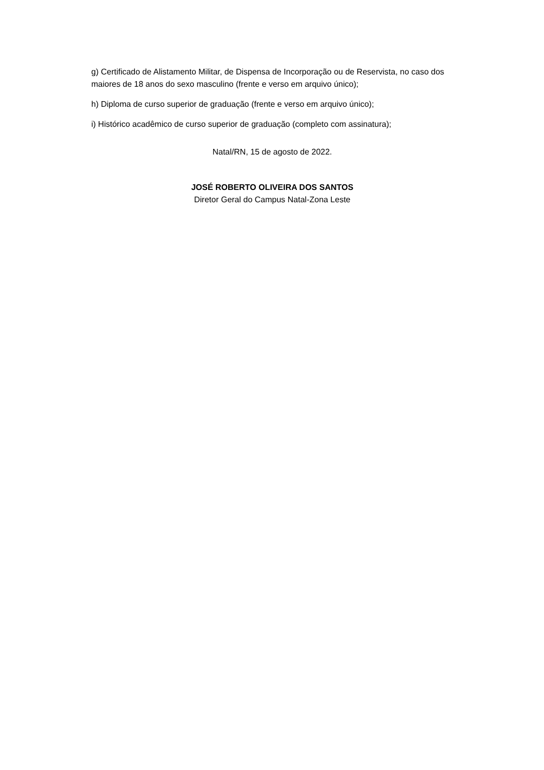g) Certificado de Alistamento Militar, de Dispensa de Incorporação ou de Reservista, no caso dos maiores de 18 anos do sexo masculino (frente e verso em arquivo único);
h) Diploma de curso superior de graduação (frente e verso em arquivo único);
i) Histórico acadêmico de curso superior de graduação (completo com assinatura);
Natal/RN, 15 de agosto de 2022.
JOSÉ ROBERTO OLIVEIRA DOS SANTOS
Diretor Geral do Campus Natal-Zona Leste